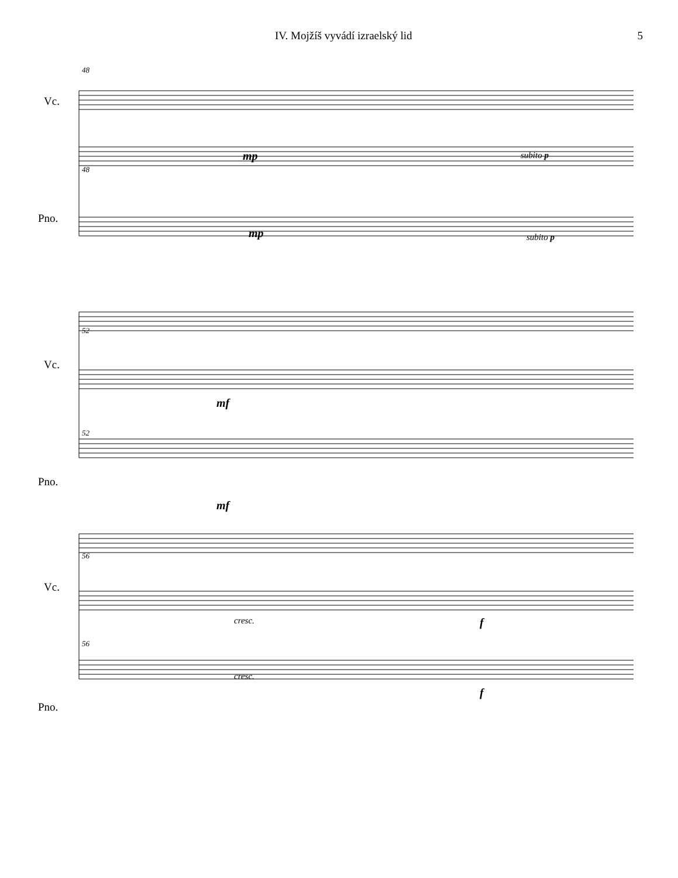IV. Mojžíš vyvádí izraelský lid 5
48
Vc.
mp subito p
48
mp subito p
Pno.
52
Vc.
mf
52
mf
Pno.
56
Vc.
cresc. f
56
cresc.
f
Pno.